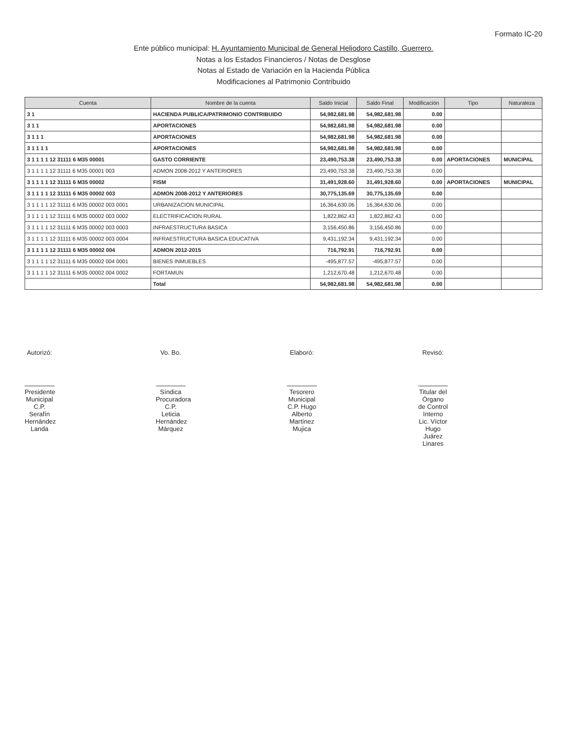Formato IC-20
Ente público municipal: H. Ayuntamiento Municipal de General Heliodoro Castillo, Guerrero.
Notas a los Estados Financieros / Notas de Desglose
Notas al Estado de Variación en la Hacienda Pública
Modificaciones al Patrimonio Contribuido
| Cuenta | Nombre de la cuenta | Saldo Inicial | Saldo Final | Modificación | Tipo | Naturaleza |
| --- | --- | --- | --- | --- | --- | --- |
| 3 1 | HACIENDA PUBLICA/PATRIMONIO CONTRIBUIDO | 54,982,681.98 | 54,982,681.98 | 0.00 | | |
| 3 1 1 | APORTACIONES | 54,982,681.98 | 54,982,681.98 | 0.00 | | |
| 3 1 1 1 | APORTACIONES | 54,982,681.98 | 54,982,681.98 | 0.00 | | |
| 3 1 1 1 1 | APORTACIONES | 54,982,681.98 | 54,982,681.98 | 0.00 | | |
| 3 1 1 1 1 12 31111 6 M35 00001 | GASTO CORRIENTE | 23,490,753.38 | 23,490,753.38 | 0.00 | APORTACIONES | MUNICIPAL |
| 3 1 1 1 1 12 31111 6 M35 00001 003 | ADMON 2008-2012 Y ANTERIORES | 23,490,753.38 | 23,490,753.38 | 0.00 | | |
| 3 1 1 1 1 12 31111 6 M35 00002 | FISM | 31,491,928.60 | 31,491,928.60 | 0.00 | APORTACIONES | MUNICIPAL |
| 3 1 1 1 1 12 31111 6 M35 00002 003 | ADMON 2008-2012 Y ANTERIORES | 30,775,135.69 | 30,775,135.69 | 0.00 | | |
| 3 1 1 1 1 12 31111 6 M35 00002 003 0001 | URBANIZACION MUNICIPAL | 16,364,630.06 | 16,364,630.06 | 0.00 | | |
| 3 1 1 1 1 12 31111 6 M35 00002 003 0002 | ELECTRIFICACION RURAL | 1,822,862.43 | 1,822,862.43 | 0.00 | | |
| 3 1 1 1 1 12 31111 6 M35 00002 003 0003 | INFRAESTRUCTURA BASICA | 3,156,450.86 | 3,156,450.86 | 0.00 | | |
| 3 1 1 1 1 12 31111 6 M35 00002 003 0004 | INFRAESTRUCTURA BASICA EDUCATIVA | 9,431,192.34 | 9,431,192.34 | 0.00 | | |
| 3 1 1 1 1 12 31111 6 M35 00002 004 | ADMON 2012-2015 | 716,792.91 | 716,792.91 | 0.00 | | |
| 3 1 1 1 1 12 31111 6 M35 00002 004 0001 | BIENES INMUEBLES | -495,877.57 | -495,877.57 | 0.00 | | |
| 3 1 1 1 1 12 31111 6 M35 00002 004 0002 | FORTAMUN | 1,212,670.48 | 1,212,670.48 | 0.00 | | |
| | Total | 54,982,681.98 | 54,982,681.98 | 0.00 | | |
Autorizó:
Presidente Municipal
C.P. Serafín Hernández Landa
Vo. Bo.
Síndica Procuradora
C.P. Leticia Hernández Márquez
Elaboró:
Tesorero Municipal
C.P. Hugo Alberto Martínez Mujica
Revisó:
Titular del Órgano de Control Interno
Lic. Víctor Hugo Juárez Linares